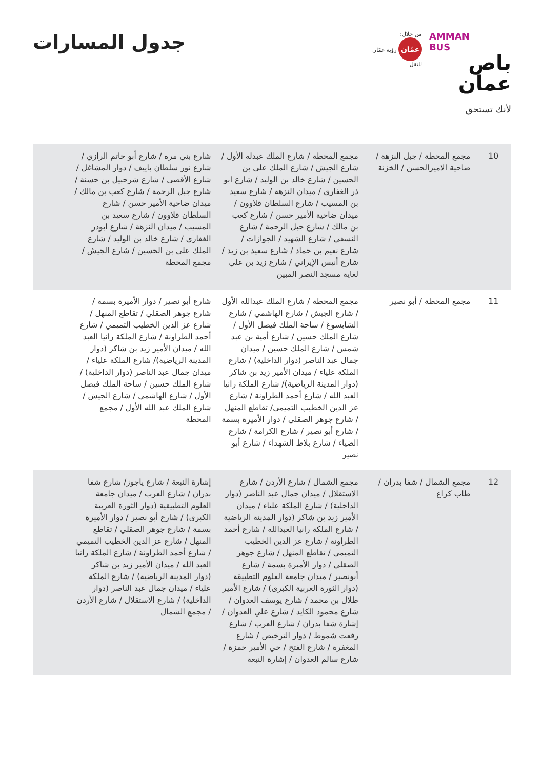AMMAN
BUS
باص عمان
لأنك تستحق
من خلال:
عمّان رؤية عمّان
للنقل
جدول المسارات
| 10 | مجمع المحطة / جبل النزهة / ضاحية الاميرالحسن / الخزنة | مجمع المحطة / شارع الملك عبدله الأول / شارع الجيش / شارع الملك علي بن الحسين / شارع خالد بن الوليد / شارع ابو ذر الغفاري / ميدان النزهة / شارع سعيد بن المسيب / شارع السلطان قلاوون / ميدان ضاحية الأمير حسن / شارع كعب بن مالك / شارع جبل الرحمة / شارع النسفي / شارع الشهيد / الجوازات / شارع نعيم بن حماد / شارع سعيد بن زيد / شارع أنيس الإيراني / شارع زيد بن علي لغاية مسجد النصر المبين | شارع بني مره / شارع أبو حاتم الرازي / شارع نور سلطان باييف / دوار المشاغل / شارع الأقصى / شارع شرحبيل بن حسنة / شارع جبل الرحمة / شارع كعب بن مالك / ميدان ضاحية الأمير حسن / شارع السلطان قلاوون / شارع سعيد بن المسيب / ميدان النزهة / شارع ابوذر الغفاري / شارع خالد بن الوليد / شارع الملك علي بن الحسين / شارع الجيش / مجمع المحطة |
| 11 | مجمع المحطة / أبو نصير | مجمع المحطة / شارع الملك عبدالله الأول / شارع الجيش / شارع الهاشمي / شارع الشابسوغ / ساحة الملك فيصل الأول / شارع الملك حسين / شارع أمية بن عبد شمس / شارع الملك حسين / ميدان جمال عبد الناصر (دوار الداخلية) / شارع الملكة علياء / ميدان الأمير زيد بن شاكر (دوار المدينة الرياضية)/ شارع الملكة رانيا العبد الله / شارع أحمد الطراونة / شارع عز الدين الخطيب التميمي/ تقاطع المنهل / شارع جوهر الصقلي / دوار الأميرة بسمة / شارع أبو نصير / شارع الكرامة / شارع الضياء / شارع بلاط الشهداء / شارع أبو نصير | شارع أبو نصير / دوار الأميرة بسمة / شارع جوهر الصقلي / تقاطع المنهل / شارع عز الدين الخطيب التميمي / شارع أحمد الطراونة / شارع الملكة رانيا العبد الله / ميدان الأمير زيد بن شاكر (دوار المدينة الرياضية)/ شارع الملكة علياء / ميدان جمال عبد الناصر (دوار الداخلية) / شارع الملك حسين / ساحة الملك فيصل الأول / شارع الهاشمي / شارع الجيش / شارع الملك عبد الله الأول / مجمع المحطة |
| 12 | مجمع الشمال / شفا بدران / طاب كراع | مجمع الشمال / شارع الأردن / شارع الاستقلال / ميدان جمال عبد الناصر (دوار الداخلية) / شارع الملكة علياء / ميدان الأمير زيد بن شاكر (دوار المدينة الرياضية / شارع الملكة رانيا العبدالله / شارع أحمد الطراونة / شارع عز الدين الخطيب التميمي / تقاطع المنهل / شارع جوهر الصقلي / دوار الأميرة بسمة / شارع أبونصير / ميدان جامعة العلوم التطبيقة (دوار الثورة العربية الكبرى) / شارع الأمير طلال بن محمد / شارع يوسف العدوان / شارع محمود الكايد / شارع علي العدوان / إشارة شفا بدران / شارع العرب / شارع رفعت شموط / دوار الترخيص / شارع المغفرة / شارع الفتح / حي الأمير حمزة / شارع سالم العدوان / إشارة النبعة | إشارة النبعة / شارع ياجوز/ شارع شفا بدران / شارع العرب / ميدان جامعة العلوم التطبيقية (دوار الثورة العربية الكبرى) / شارع أبو نصير / دوار الأميرة بسمة / شارع جوهر الصقلي / تقاطع المنهل / شارع عز الدين الخطيب التميمي / شارع أحمد الطراونة / شارع الملكة رانيا العبد الله / ميدان الأمير زيد بن شاكر (دوار المدينة الرياضية) / شارع الملكة علياء / ميدان جمال عبد الناصر (دوار الداخلية) / شارع الاستقلال / شارع الأردن / مجمع الشمال |